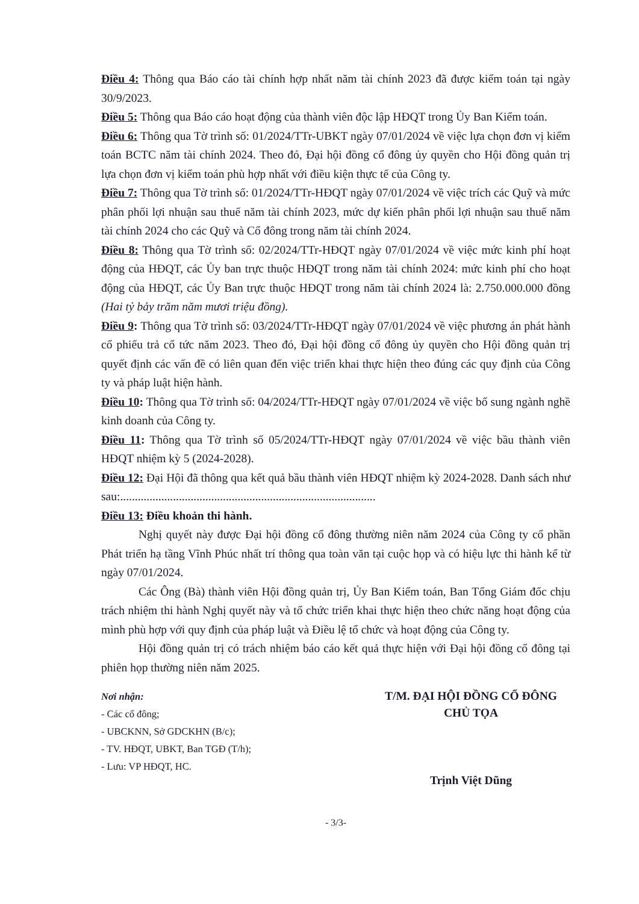Điều 4: Thông qua Báo cáo tài chính hợp nhất năm tài chính 2023 đã được kiểm toán tại ngày 30/9/2023.
Điều 5: Thông qua Báo cáo hoạt động của thành viên độc lập HĐQT trong Ủy Ban Kiểm toán.
Điều 6: Thông qua Tờ trình số: 01/2024/TTr-UBKT ngày 07/01/2024 về việc lựa chọn đơn vị kiểm toán BCTC năm tài chính 2024. Theo đó, Đại hội đồng cổ đông ủy quyền cho Hội đồng quản trị lựa chọn đơn vị kiểm toán phù hợp nhất với điều kiện thực tế của Công ty.
Điều 7: Thông qua Tờ trình số: 01/2024/TTr-HĐQT ngày 07/01/2024 về việc trích các Quỹ và mức phân phối lợi nhuận sau thuế năm tài chính 2023, mức dự kiến phân phối lợi nhuận sau thuế năm tài chính 2024 cho các Quỹ và Cổ đông trong năm tài chính 2024.
Điều 8: Thông qua Tờ trình số: 02/2024/TTr-HĐQT ngày 07/01/2024 về việc mức kinh phí hoạt động của HĐQT, các Ủy ban trực thuộc HĐQT trong năm tài chính 2024: mức kinh phí cho hoạt động của HĐQT, các Ủy Ban trực thuộc HĐQT trong năm tài chính 2024 là: 2.750.000.000 đồng (Hai tỷ bảy trăm năm mươi triệu đồng).
Điều 9: Thông qua Tờ trình số: 03/2024/TTr-HĐQT ngày 07/01/2024 về việc phương án phát hành cổ phiếu trả cổ tức năm 2023. Theo đó, Đại hội đồng cổ đông ủy quyền cho Hội đồng quản trị quyết định các vấn đề có liên quan đến việc triển khai thực hiện theo đúng các quy định của Công ty và pháp luật hiện hành.
Điều 10: Thông qua Tờ trình số: 04/2024/TTr-HĐQT ngày 07/01/2024 về việc bổ sung ngành nghề kinh doanh của Công ty.
Điều 11: Thông qua Tờ trình số 05/2024/TTr-HĐQT ngày 07/01/2024 về việc bầu thành viên HĐQT nhiệm kỳ 5 (2024-2028).
Điều 12: Đại Hội đã thông qua kết quả bầu thành viên HĐQT nhiệm kỳ 2024-2028. Danh sách như sau:.......................................................................................
Điều 13: Điều khoản thi hành.
Nghị quyết này được Đại hội đồng cổ đông thường niên năm 2024 của Công ty cổ phần Phát triển hạ tầng Vĩnh Phúc nhất trí thông qua toàn văn tại cuộc họp và có hiệu lực thi hành kể từ ngày 07/01/2024.
Các Ông (Bà) thành viên Hội đồng quản trị, Ủy Ban Kiểm toán, Ban Tổng Giám đốc chịu trách nhiệm thi hành Nghị quyết này và tổ chức triển khai thực hiện theo chức năng hoạt động của mình phù hợp với quy định của pháp luật và Điều lệ tổ chức và hoạt động của Công ty.
Hội đồng quản trị có trách nhiệm báo cáo kết quả thực hiện với Đại hội đồng cổ đông tại phiên họp thường niên năm 2025.
Nơi nhận:
- Các cổ đông;
- UBCKNN, Sở GDCKHN (B/c);
- TV. HĐQT, UBKT, Ban TGĐ (T/h);
- Lưu: VP HĐQT, HC.
T/M. ĐẠI HỘI ĐỒNG CỔ ĐÔNG
CHỦ TỌA
Trịnh Việt Dũng
- 3/3-